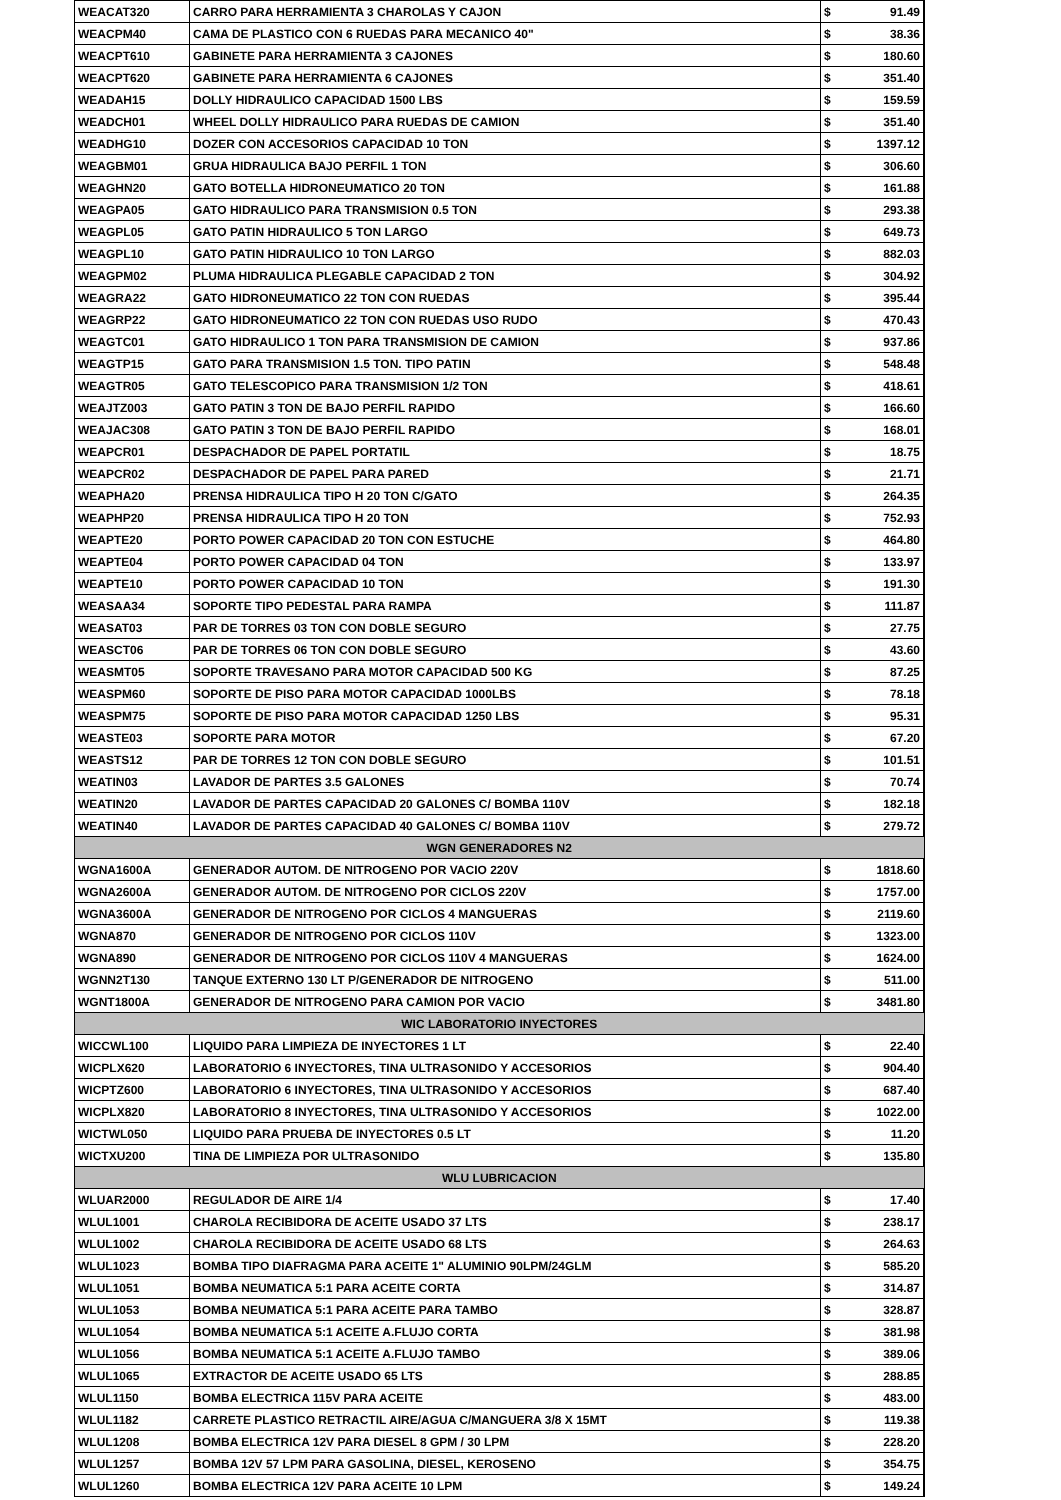| WEACAT320 | CARRO PARA HERRAMIENTA 3 CHAROLAS Y CAJON | $ | 91.49 |
| WEACPM40 | CAMA DE PLASTICO CON 6 RUEDAS PARA MECANICO 40" | $ | 38.36 |
| WEACPT610 | GABINETE PARA HERRAMIENTA 3 CAJONES | $ | 180.60 |
| WEACPT620 | GABINETE PARA HERRAMIENTA 6 CAJONES | $ | 351.40 |
| WEADAH15 | DOLLY HIDRAULICO CAPACIDAD 1500 LBS | $ | 159.59 |
| WEADCH01 | WHEEL DOLLY HIDRAULICO PARA RUEDAS DE CAMION | $ | 351.40 |
| WEADHG10 | DOZER CON ACCESORIOS CAPACIDAD 10 TON | $ | 1397.12 |
| WEAGBM01 | GRUA HIDRAULICA BAJO PERFIL 1 TON | $ | 306.60 |
| WEAGHN20 | GATO BOTELLA HIDRONEUMATICO 20 TON | $ | 161.88 |
| WEAGPA05 | GATO HIDRAULICO PARA TRANSMISION 0.5 TON | $ | 293.38 |
| WEAGPL05 | GATO PATIN HIDRAULICO 5 TON LARGO | $ | 649.73 |
| WEAGPL10 | GATO PATIN HIDRAULICO 10 TON LARGO | $ | 882.03 |
| WEAGPM02 | PLUMA HIDRAULICA PLEGABLE CAPACIDAD 2 TON | $ | 304.92 |
| WEAGRA22 | GATO HIDRONEUMATICO 22 TON CON RUEDAS | $ | 395.44 |
| WEAGRP22 | GATO HIDRONEUMATICO 22 TON CON RUEDAS USO RUDO | $ | 470.43 |
| WEAGTC01 | GATO HIDRAULICO 1 TON PARA TRANSMISION DE CAMION | $ | 937.86 |
| WEAGTP15 | GATO PARA TRANSMISION 1.5 TON. TIPO PATIN | $ | 548.48 |
| WEAGTR05 | GATO TELESCOPICO PARA TRANSMISION 1/2 TON | $ | 418.61 |
| WEAJTZ003 | GATO PATIN 3 TON DE BAJO PERFIL RAPIDO | $ | 166.60 |
| WEAJAC308 | GATO PATIN 3 TON DE BAJO PERFIL RAPIDO | $ | 168.01 |
| WEAPCR01 | DESPACHADOR DE PAPEL PORTATIL | $ | 18.75 |
| WEAPCR02 | DESPACHADOR DE PAPEL PARA PARED | $ | 21.71 |
| WEAPHA20 | PRENSA HIDRAULICA TIPO H 20 TON C/GATO | $ | 264.35 |
| WEAPHP20 | PRENSA HIDRAULICA TIPO H 20 TON | $ | 752.93 |
| WEAPTE20 | PORTO POWER CAPACIDAD 20 TON CON ESTUCHE | $ | 464.80 |
| WEAPTE04 | PORTO POWER CAPACIDAD 04 TON | $ | 133.97 |
| WEAPTE10 | PORTO POWER CAPACIDAD 10 TON | $ | 191.30 |
| WEASAA34 | SOPORTE TIPO PEDESTAL PARA RAMPA | $ | 111.87 |
| WEASAT03 | PAR DE TORRES 03 TON CON DOBLE SEGURO | $ | 27.75 |
| WEASCT06 | PAR DE TORRES 06 TON CON DOBLE SEGURO | $ | 43.60 |
| WEASMT05 | SOPORTE TRAVESANO PARA MOTOR CAPACIDAD 500 KG | $ | 87.25 |
| WEASPM60 | SOPORTE DE PISO PARA MOTOR CAPACIDAD 1000LBS | $ | 78.18 |
| WEASPM75 | SOPORTE DE PISO PARA MOTOR CAPACIDAD 1250 LBS | $ | 95.31 |
| WEASTE03 | SOPORTE PARA MOTOR | $ | 67.20 |
| WEASTS12 | PAR DE TORRES 12 TON CON DOBLE SEGURO | $ | 101.51 |
| WEATIN03 | LAVADOR DE PARTES 3.5 GALONES | $ | 70.74 |
| WEATIN20 | LAVADOR DE PARTES CAPACIDAD 20 GALONES C/ BOMBA 110V | $ | 182.18 |
| WEATIN40 | LAVADOR DE PARTES CAPACIDAD 40 GALONES C/ BOMBA 110V | $ | 279.72 |
| WGN GENERADORES N2 | | | |
| WGNA1600A | GENERADOR AUTOM. DE NITROGENO POR VACIO 220V | $ | 1818.60 |
| WGNA2600A | GENERADOR AUTOM. DE NITROGENO POR CICLOS 220V | $ | 1757.00 |
| WGNA3600A | GENERADOR DE NITROGENO POR CICLOS 4 MANGUERAS | $ | 2119.60 |
| WGNA870 | GENERADOR DE NITROGENO POR CICLOS 110V | $ | 1323.00 |
| WGNA890 | GENERADOR DE NITROGENO POR CICLOS 110V 4 MANGUERAS | $ | 1624.00 |
| WGNN2T130 | TANQUE EXTERNO 130 LT P/GENERADOR DE NITROGENO | $ | 511.00 |
| WGNT1800A | GENERADOR DE NITROGENO PARA CAMION POR VACIO | $ | 3481.80 |
| WIC LABORATORIO INYECTORES | | | |
| WICCWL100 | LIQUIDO PARA LIMPIEZA DE INYECTORES 1 LT | $ | 22.40 |
| WICPLX620 | LABORATORIO 6 INYECTORES, TINA ULTRASONIDO Y ACCESORIOS | $ | 904.40 |
| WICPTZ600 | LABORATORIO 6 INYECTORES, TINA ULTRASONIDO Y ACCESORIOS | $ | 687.40 |
| WICPLX820 | LABORATORIO 8 INYECTORES, TINA ULTRASONIDO Y ACCESORIOS | $ | 1022.00 |
| WICTWL050 | LIQUIDO PARA PRUEBA DE INYECTORES 0.5 LT | $ | 11.20 |
| WICTXU200 | TINA DE LIMPIEZA POR ULTRASONIDO | $ | 135.80 |
| WLU LUBRICACION | | | |
| WLUAR2000 | REGULADOR DE AIRE 1/4 | $ | 17.40 |
| WLUL1001 | CHAROLA RECIBIDORA DE ACEITE USADO 37 LTS | $ | 238.17 |
| WLUL1002 | CHAROLA RECIBIDORA DE ACEITE USADO 68 LTS | $ | 264.63 |
| WLUL1023 | BOMBA TIPO DIAFRAGMA PARA ACEITE 1" ALUMINIO 90LPM/24GLM | $ | 585.20 |
| WLUL1051 | BOMBA NEUMATICA 5:1 PARA ACEITE CORTA | $ | 314.87 |
| WLUL1053 | BOMBA NEUMATICA 5:1 PARA ACEITE PARA TAMBO | $ | 328.87 |
| WLUL1054 | BOMBA NEUMATICA 5:1 ACEITE A.FLUJO CORTA | $ | 381.98 |
| WLUL1056 | BOMBA NEUMATICA 5:1 ACEITE A.FLUJO TAMBO | $ | 389.06 |
| WLUL1065 | EXTRACTOR DE ACEITE USADO 65 LTS | $ | 288.85 |
| WLUL1150 | BOMBA ELECTRICA 115V PARA ACEITE | $ | 483.00 |
| WLUL1182 | CARRETE PLASTICO RETRACTIL AIRE/AGUA C/MANGUERA 3/8 X 15MT | $ | 119.38 |
| WLUL1208 | BOMBA ELECTRICA 12V PARA DIESEL 8 GPM / 30 LPM | $ | 228.20 |
| WLUL1257 | BOMBA 12V 57 LPM PARA GASOLINA, DIESEL, KEROSENO | $ | 354.75 |
| WLUL1260 | BOMBA ELECTRICA 12V PARA ACEITE 10 LPM | $ | 149.24 |